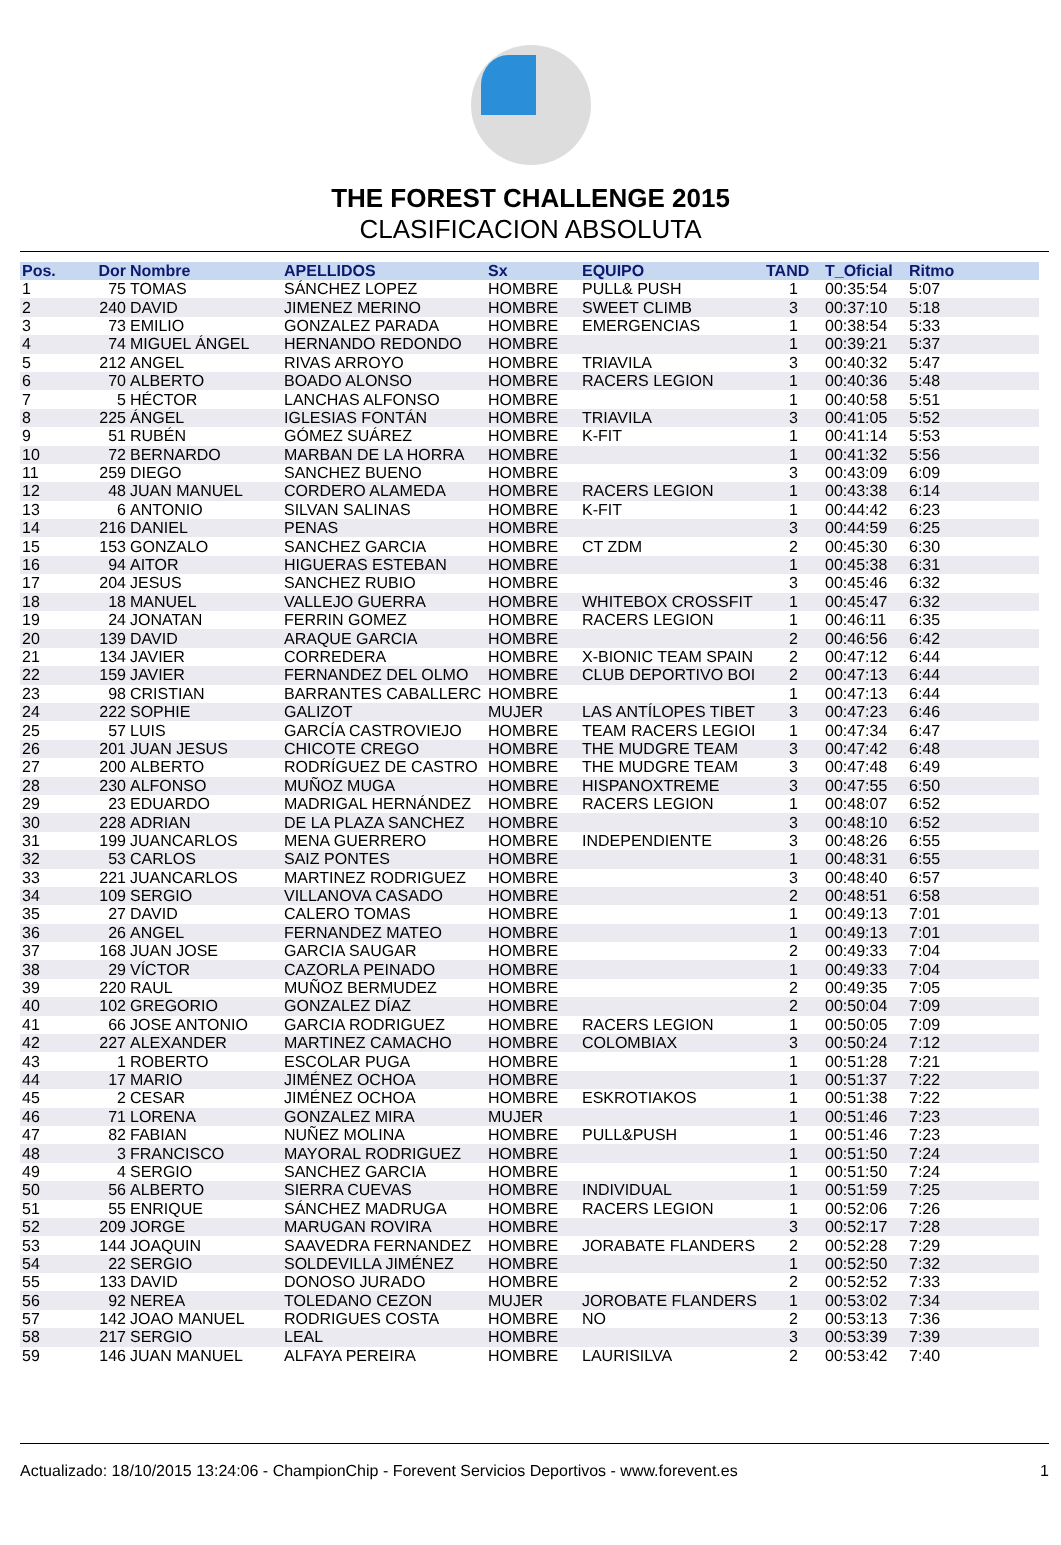THE FOREST CHALLENGE 2015
CLASIFICACION ABSOLUTA
| Pos. | Dor | Nombre | APELLIDOS | Sx | EQUIPO | TAND | T_Oficial | Ritmo |
| --- | --- | --- | --- | --- | --- | --- | --- | --- |
| 1 | 75 | TOMAS | SÁNCHEZ LOPEZ | HOMBRE | PULL& PUSH | 1 | 00:35:54 | 5:07 |
| 2 | 240 | DAVID | JIMENEZ MERINO | HOMBRE | SWEET CLIMB | 3 | 00:37:10 | 5:18 |
| 3 | 73 | EMILIO | GONZALEZ PARADA | HOMBRE | EMERGENCIAS | 1 | 00:38:54 | 5:33 |
| 4 | 74 | MIGUEL ÁNGEL | HERNANDO REDONDO | HOMBRE | | 1 | 00:39:21 | 5:37 |
| 5 | 212 | ANGEL | RIVAS ARROYO | HOMBRE | TRIAVILA | 3 | 00:40:32 | 5:47 |
| 6 | 70 | ALBERTO | BOADO ALONSO | HOMBRE | RACERS LEGION | 1 | 00:40:36 | 5:48 |
| 7 | 5 | HÉCTOR | LANCHAS ALFONSO | HOMBRE | | 1 | 00:40:58 | 5:51 |
| 8 | 225 | ÁNGEL | IGLESIAS FONTÁN | HOMBRE | TRIAVILA | 3 | 00:41:05 | 5:52 |
| 9 | 51 | RUBÉN | GÓMEZ SUÁREZ | HOMBRE | K-FIT | 1 | 00:41:14 | 5:53 |
| 10 | 72 | BERNARDO | MARBAN DE LA HORRA | HOMBRE | | 1 | 00:41:32 | 5:56 |
| 11 | 259 | DIEGO | SANCHEZ BUENO | HOMBRE | | 3 | 00:43:09 | 6:09 |
| 12 | 48 | JUAN MANUEL | CORDERO ALAMEDA | HOMBRE | RACERS LEGION | 1 | 00:43:38 | 6:14 |
| 13 | 6 | ANTONIO | SILVAN SALINAS | HOMBRE | K-FIT | 1 | 00:44:42 | 6:23 |
| 14 | 216 | DANIEL | PENAS | HOMBRE | | 3 | 00:44:59 | 6:25 |
| 15 | 153 | GONZALO | SANCHEZ GARCIA | HOMBRE | CT ZDM | 2 | 00:45:30 | 6:30 |
| 16 | 94 | AITOR | HIGUERAS ESTEBAN | HOMBRE | | 1 | 00:45:38 | 6:31 |
| 17 | 204 | JESUS | SANCHEZ RUBIO | HOMBRE | | 3 | 00:45:46 | 6:32 |
| 18 | 18 | MANUEL | VALLEJO GUERRA | HOMBRE | WHITEBOX CROSSFIT | 1 | 00:45:47 | 6:32 |
| 19 | 24 | JONATAN | FERRIN GOMEZ | HOMBRE | RACERS LEGION | 1 | 00:46:11 | 6:35 |
| 20 | 139 | DAVID | ARAQUE GARCIA | HOMBRE | | 2 | 00:46:56 | 6:42 |
| 21 | 134 | JAVIER | CORREDERA | HOMBRE | X-BIONIC TEAM SPAIN | 2 | 00:47:12 | 6:44 |
| 22 | 159 | JAVIER | FERNANDEZ DEL OLMO | HOMBRE | CLUB DEPORTIVO BOI | 2 | 00:47:13 | 6:44 |
| 23 | 98 | CRISTIAN | BARRANTES CABALLERC | HOMBRE | | 1 | 00:47:13 | 6:44 |
| 24 | 222 | SOPHIE | GALIZOT | MUJER | LAS ANTÍLOPES TIBET | 3 | 00:47:23 | 6:46 |
| 25 | 57 | LUIS | GARCÍA CASTROVIEJO | HOMBRE | TEAM RACERS LEGIOI | 1 | 00:47:34 | 6:47 |
| 26 | 201 | JUAN JESUS | CHICOTE CREGO | HOMBRE | THE MUDGRE TEAM | 3 | 00:47:42 | 6:48 |
| 27 | 200 | ALBERTO | RODRÍGUEZ DE CASTRO | HOMBRE | THE MUDGRE TEAM | 3 | 00:47:48 | 6:49 |
| 28 | 230 | ALFONSO | MUÑOZ MUGA | HOMBRE | HISPANOXTREME | 3 | 00:47:55 | 6:50 |
| 29 | 23 | EDUARDO | MADRIGAL HERNÁNDEZ | HOMBRE | RACERS LEGION | 1 | 00:48:07 | 6:52 |
| 30 | 228 | ADRIAN | DE LA PLAZA SANCHEZ | HOMBRE | | 3 | 00:48:10 | 6:52 |
| 31 | 199 | JUANCARLOS | MENA GUERRERO | HOMBRE | INDEPENDIENTE | 3 | 00:48:26 | 6:55 |
| 32 | 53 | CARLOS | SAIZ PONTES | HOMBRE | | 1 | 00:48:31 | 6:55 |
| 33 | 221 | JUANCARLOS | MARTINEZ RODRIGUEZ | HOMBRE | | 3 | 00:48:40 | 6:57 |
| 34 | 109 | SERGIO | VILLANOVA CASADO | HOMBRE | | 2 | 00:48:51 | 6:58 |
| 35 | 27 | DAVID | CALERO TOMAS | HOMBRE | | 1 | 00:49:13 | 7:01 |
| 36 | 26 | ANGEL | FERNANDEZ MATEO | HOMBRE | | 1 | 00:49:13 | 7:01 |
| 37 | 168 | JUAN JOSE | GARCIA SAUGAR | HOMBRE | | 2 | 00:49:33 | 7:04 |
| 38 | 29 | VÍCTOR | CAZORLA PEINADO | HOMBRE | | 1 | 00:49:33 | 7:04 |
| 39 | 220 | RAUL | MUÑOZ BERMUDEZ | HOMBRE | | 2 | 00:49:35 | 7:05 |
| 40 | 102 | GREGORIO | GONZALEZ DÍAZ | HOMBRE | | 2 | 00:50:04 | 7:09 |
| 41 | 66 | JOSE ANTONIO | GARCIA RODRIGUEZ | HOMBRE | RACERS LEGION | 1 | 00:50:05 | 7:09 |
| 42 | 227 | ALEXANDER | MARTINEZ CAMACHO | HOMBRE | COLOMBIAX | 3 | 00:50:24 | 7:12 |
| 43 | 1 | ROBERTO | ESCOLAR PUGA | HOMBRE | | 1 | 00:51:28 | 7:21 |
| 44 | 17 | MARIO | JIMÉNEZ OCHOA | HOMBRE | | 1 | 00:51:37 | 7:22 |
| 45 | 2 | CESAR | JIMÉNEZ OCHOA | HOMBRE | ESKROTIAKOS | 1 | 00:51:38 | 7:22 |
| 46 | 71 | LORENA | GONZALEZ MIRA | MUJER | | 1 | 00:51:46 | 7:23 |
| 47 | 82 | FABIAN | NUÑEZ MOLINA | HOMBRE | PULL&PUSH | 1 | 00:51:46 | 7:23 |
| 48 | 3 | FRANCISCO | MAYORAL RODRIGUEZ | HOMBRE | | 1 | 00:51:50 | 7:24 |
| 49 | 4 | SERGIO | SANCHEZ GARCIA | HOMBRE | | 1 | 00:51:50 | 7:24 |
| 50 | 56 | ALBERTO | SIERRA CUEVAS | HOMBRE | INDIVIDUAL | 1 | 00:51:59 | 7:25 |
| 51 | 55 | ENRIQUE | SÁNCHEZ MADRUGA | HOMBRE | RACERS LEGION | 1 | 00:52:06 | 7:26 |
| 52 | 209 | JORGE | MARUGAN ROVIRA | HOMBRE | | 3 | 00:52:17 | 7:28 |
| 53 | 144 | JOAQUIN | SAAVEDRA FERNANDEZ | HOMBRE | JORABATE FLANDERS | 2 | 00:52:28 | 7:29 |
| 54 | 22 | SERGIO | SOLDEVILLA JIMÉNEZ | HOMBRE | | 1 | 00:52:50 | 7:32 |
| 55 | 133 | DAVID | DONOSO JURADO | HOMBRE | | 2 | 00:52:52 | 7:33 |
| 56 | 92 | NEREA | TOLEDANO CEZON | MUJER | JOROBATE FLANDERS | 1 | 00:53:02 | 7:34 |
| 57 | 142 | JOAO MANUEL | RODRIGUES COSTA | HOMBRE | NO | 2 | 00:53:13 | 7:36 |
| 58 | 217 | SERGIO | LEAL | HOMBRE | | 3 | 00:53:39 | 7:39 |
| 59 | 146 | JUAN MANUEL | ALFAYA PEREIRA | HOMBRE | LAURISILVA | 2 | 00:53:42 | 7:40 |
Actualizado: 18/10/2015 13:24:06 - ChampionChip - Forevent Servicios Deportivos - www.forevent.es 1